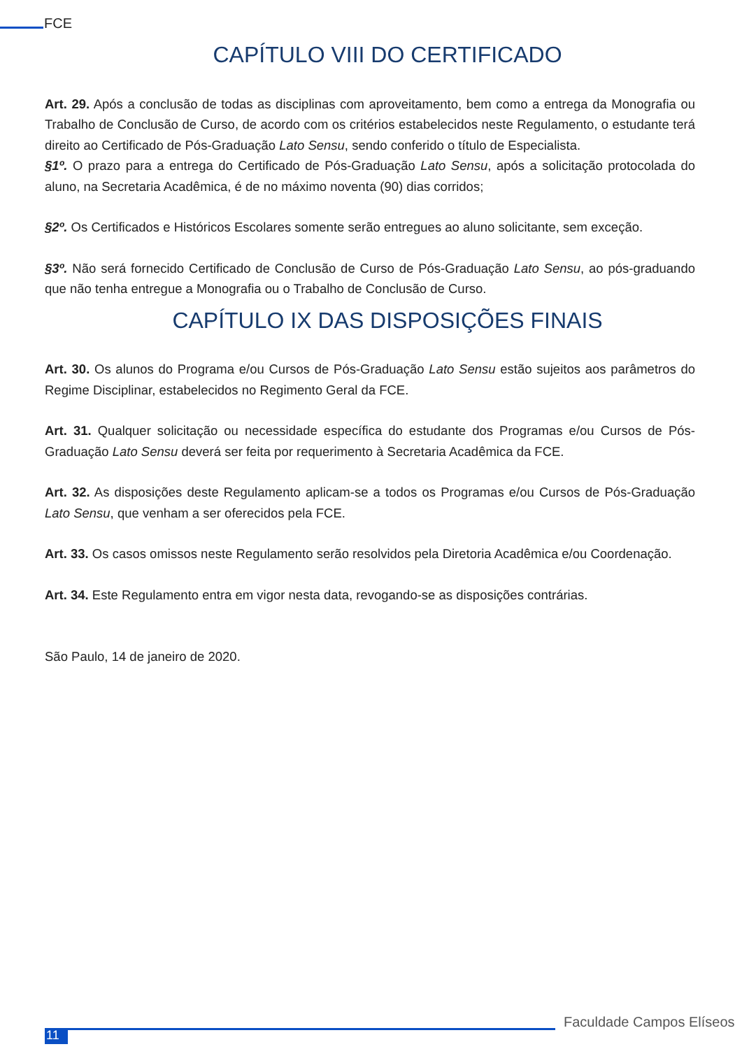FCE
CAPÍTULO VIII DO CERTIFICADO
Art. 29. Após a conclusão de todas as disciplinas com aproveitamento, bem como a entrega da Monografia ou Trabalho de Conclusão de Curso, de acordo com os critérios estabelecidos neste Regulamento, o estudante terá direito ao Certificado de Pós-Graduação Lato Sensu, sendo conferido o título de Especialista.
§1º. O prazo para a entrega do Certificado de Pós-Graduação Lato Sensu, após a solicitação protocolada do aluno, na Secretaria Acadêmica, é de no máximo noventa (90) dias corridos;
§2º. Os Certificados e Históricos Escolares somente serão entregues ao aluno solicitante, sem exceção.
§3º. Não será fornecido Certificado de Conclusão de Curso de Pós-Graduação Lato Sensu, ao pós-graduando que não tenha entregue a Monografia ou o Trabalho de Conclusão de Curso.
CAPÍTULO IX DAS DISPOSIÇÕES FINAIS
Art. 30. Os alunos do Programa e/ou Cursos de Pós-Graduação Lato Sensu estão sujeitos aos parâmetros do Regime Disciplinar, estabelecidos no Regimento Geral da FCE.
Art. 31. Qualquer solicitação ou necessidade específica do estudante dos Programas e/ou Cursos de Pós-Graduação Lato Sensu deverá ser feita por requerimento à Secretaria Acadêmica da FCE.
Art. 32. As disposições deste Regulamento aplicam-se a todos os Programas e/ou Cursos de Pós-Graduação Lato Sensu, que venham a ser oferecidos pela FCE.
Art. 33. Os casos omissos neste Regulamento serão resolvidos pela Diretoria Acadêmica e/ou Coordenação.
Art. 34. Este Regulamento entra em vigor nesta data, revogando-se as disposições contrárias.
São Paulo, 14 de janeiro de 2020.
11
Faculdade Campos Elíseos